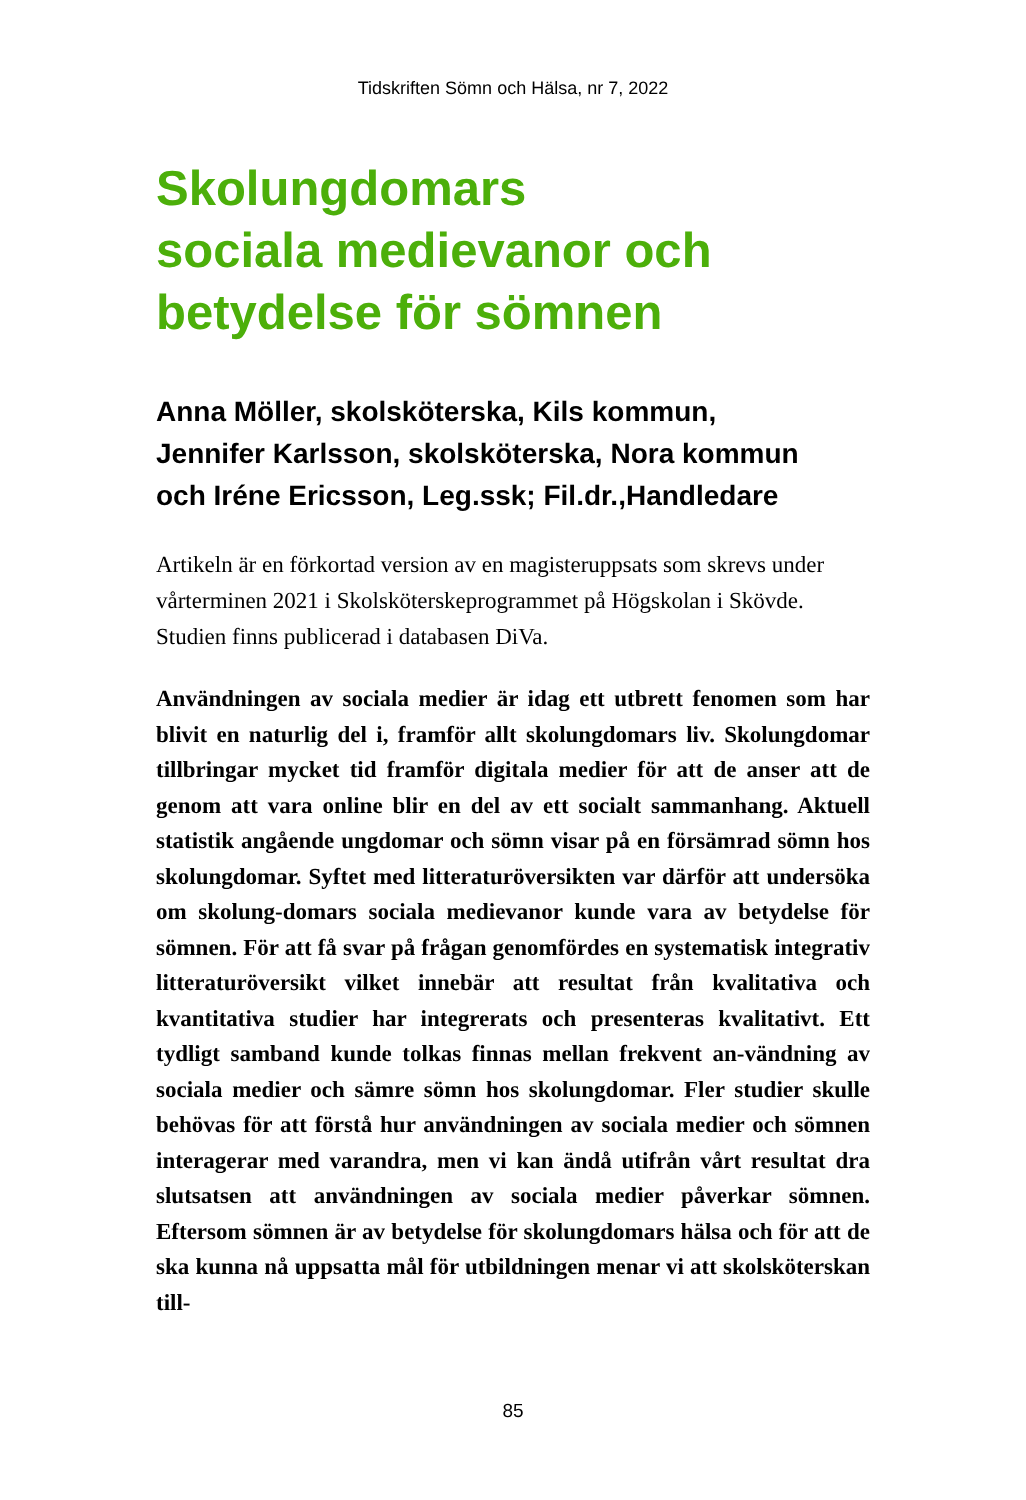Tidskriften Sömn och Hälsa, nr 7, 2022
Skolungdomars
sociala medievanor och
betydelse för sömnen
Anna Möller, skolsköterska, Kils kommun,
Jennifer Karlsson, skolsköterska, Nora kommun
och Iréne Ericsson, Leg.ssk; Fil.dr.,Handledare
Artikeln är en förkortad version av en magisteruppsats som skrevs under vårterminen 2021 i Skolsköterskeprogrammet på Högskolan i Skövde. Studien finns publicerad i databasen DiVa.
Användningen av sociala medier är idag ett utbrett fenomen som har blivit en naturlig del i, framför allt skolungdomars liv. Skolungdomar tillbringar mycket tid framför digitala medier för att de anser att de genom att vara online blir en del av ett socialt sammanhang. Aktuell statistik angående ungdomar och sömn visar på en försämrad sömn hos skolungdomar. Syftet med litteraturöversikten var därför att undersöka om skolung-domars sociala medievanor kunde vara av betydelse för sömnen. För att få svar på frågan genomfördes en systematisk integrativ litteraturöversikt vilket innebär att resultat från kvalitativa och kvantitativa studier har integrerats och presenteras kvalitativt. Ett tydligt samband kunde tolkas finnas mellan frekvent an-vändning av sociala medier och sämre sömn hos skolungdomar. Fler studier skulle behövas för att förstå hur användningen av sociala medier och sömnen interagerar med varandra, men vi kan ändå utifrån vårt resultat dra slutsatsen att användningen av sociala medier påverkar sömnen. Eftersom sömnen är av betydelse för skolungdomars hälsa och för att de ska kunna nå uppsatta mål för utbildningen menar vi att skolsköterskan till-
85